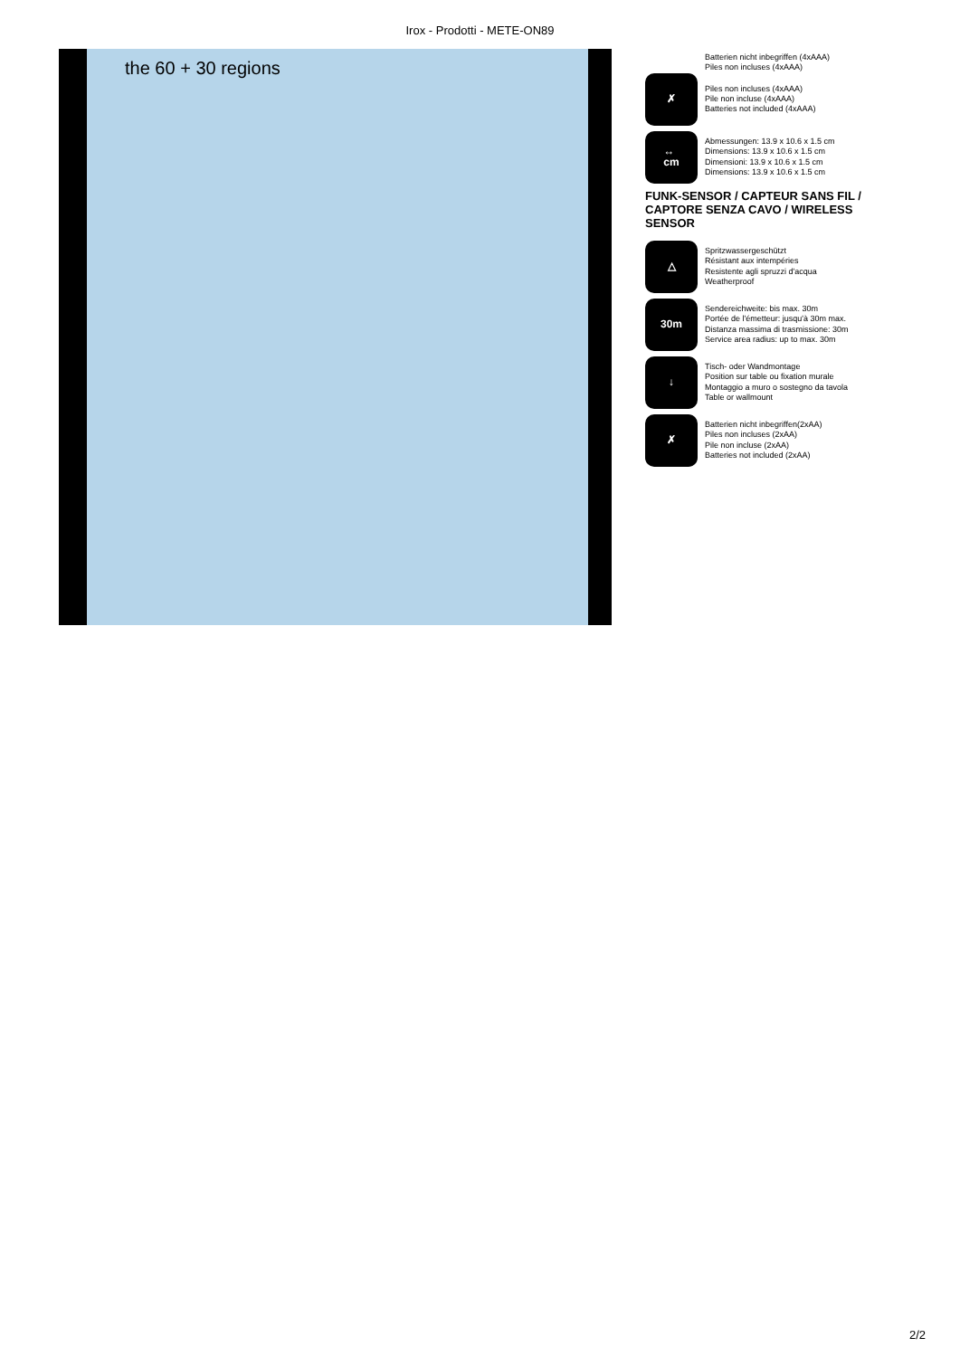Irox - Prodotti - METE-ON89
the 60 + 30 regions
Batterien nicht inbegriffen (4xAAA)
Piles non incluses (4xAAA)
✗
Piles non incluses (4xAAA)
Pile non incluse (4xAAA)
Batteries not included (4xAAA)
↔
cm
Abmessungen: 13.9 x 10.6 x 1.5 cm
Dimensions: 13.9 x 10.6 x 1.5 cm
Dimensioni: 13.9 x 10.6 x 1.5 cm
Dimensions: 13.9 x 10.6 x 1.5 cm
FUNK-SENSOR / CAPTEUR SANS FIL / CAPTORE SENZA CAVO / WIRELESS SENSOR
△
Spritzwassergeschützt
Résistant aux intempéries
Resistente agli spruzzi d'acqua
Weatherproof
30m
Sendereichweite: bis max. 30m
Portée de l'émetteur: jusqu'à 30m max.
Distanza massima di trasmissione: 30m
Service area radius: up to max. 30m
↓
Tisch- oder Wandmontage
Position sur table ou fixation murale
Montaggio a muro o sostegno da tavola
Table or wallmount
✗
Batterien nicht inbegriffen(2xAA)
Piles non incluses (2xAA)
Pile non incluse (2xAA)
Batteries not included (2xAA)
2/2